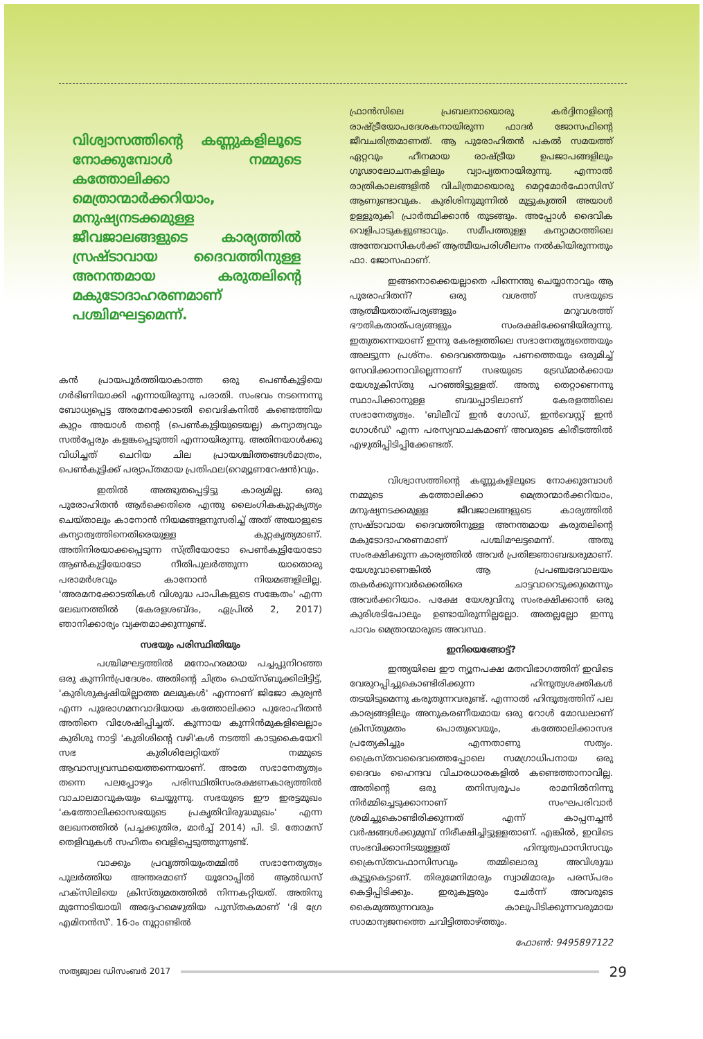വിശ്വാസത്തിന്റെ കണ്ണുകളിലൂടെ നോക്കുമ്പോൾ നമ്മുടെ കത്തോലിക്കാ മെത്രാന്മാർക്കറിയാം, മനുഷ്യനടക്കമുള്ള ജീവജാലങ്ങളുടെ കാര്യത്തിൽ സ്രഷ്ടാവായ ദൈവത്തിനുള്ള അനന്തമായ കരുതലിന്റെ മകുടോദാഹരണമാണ് പശ്ചിമഘട്ടമെന്ന്.
കൻ പ്രായപൂർത്തിയാകാത്ത ഒരു പെൺകുട്ടിയെ ഗർഭിണിയാക്കി എന്നായിരുന്നു പരാതി. സംഭവം നടന്നെന്നു ബോധ്യപ്പെട്ട അരമനക്കോടതി വൈദികനിൽ കണ്ടെത്തിയ കുറ്റം അയാൾ തന്റെ (പെൺകുട്ടിയുടെയല്ല) കന്യാത്വവും സൽപ്പേരും കളങ്കപ്പെടുത്തി എന്നായിരുന്നു. അതിനയാൾക്കു വിധിച്ചത് ചെറിയ ചില പ്രായശ്ചിത്തങ്ങൾമാത്രം, പെൺകുട്ടിക്ക് പര്യാപ്തമായ പ്രതിഫല(റെമ്യൂണറേഷൻ)വും.
ഇതിൽ അത്ഭുതപ്പെട്ടിട്ടു കാര്യമില്ല. ഒരു പുരോഹിതൻ ആർക്കെതിരെ എന്തു ലൈംഗികകുറ്റകൃത്യം ചെയ്താലും കാനോൻ നിയമങ്ങളനുസരിച്ച് അത് അയാളുടെ കന്യാത്വത്തിനെതിരെയുള്ള കുറ്റകൃത്യമാണ്. അതിനിരയാക്കപ്പെടുന്ന സ്ത്രീയോടോ പെൺകുട്ടിയോടോ ആൺകുട്ടിയോടോ നീതിപുലർത്തുന്ന യാതൊരു പരാമർശവും കാനോൻ നിയമങ്ങളിലില്ല. 'അരമനക്കോടതികൾ വിശുദ്ധ പാപികളുടെ സങ്കേതം' എന്ന ലേഖനത്തിൽ (കേരളശബ്ദം, ഏപ്രിൽ 2, 2017) ഞാനിക്കാര്യം വ്യക്തമാക്കുന്നുണ്ട്.
സഭയും പരിസ്ഥിതിയും
പശ്ചിമഘട്ടത്തിൽ മനോഹരമായ പച്ചപ്പുനിറഞ്ഞ ഒരു കുന്നിൻപ്രദേശം. അതിന്റെ ചിത്രം ഫെയ്സ്ബുക്കിലിട്ടിട്ട്, 'കുരിശുകൃഷിയില്ലാത്ത മലമുകൾ' എന്നാണ് ജിജോ കുര്യൻ എന്ന പുരോഗമനവാദിയായ കത്തോലിക്കാ പുരോഹിതൻ അതിനെ വിശേഷിപ്പിച്ചത്. കുന്നായ കുന്നിൻമുകളിലെല്ലാം കുരിശു നാട്ടി 'കുരിശിന്റെ വഴി'കൾ നടത്തി കാടുകൈയേറി സഭ കുരിശിലേറ്റിയത് നമ്മുടെ ആവാസ്വ്യവസ്ഥയെത്തന്നെയാണ്. അതേ സഭാനേതൃത്വം തന്നെ പലപ്പോഴും പരിസ്ഥിതിസംരക്ഷണകാര്യത്തിൽ വാചാലമാവുകയും ചെയ്യുന്നു. സഭയുടെ ഈ ഇരട്ടമുഖം 'കത്തോലിക്കാസഭയുടെ പ്രകൃതിവിരുദ്ധമുഖം' എന്ന ലേഖനത്തിൽ (പച്ചക്കുതിര, മാർച്ച് 2014) പി. ടി. തോമസ് തെളിവുകൾ സഹിതം വെളിപ്പെടുത്തുന്നുണ്ട്.
വാക്കും പ്രവൃത്തിയുംതമ്മിൽ സഭാനേതൃത്വം പുലർത്തിയ അന്തരമാണ് യൂറോപ്പിൽ ആൽഡസ് ഹക്സിലിയെ ക്രിസ്തുമതത്തിൽ നിന്നകറ്റിയത്. അതിനു മുന്നോടിയായി അദ്ദേഹമെഴുതിയ പുസ്തകമാണ് 'ദി ഗ്രേ എമിനൻസ്'. 16-ാം നൂറ്റാണ്ടിൽ
ഫ്രാൻസിലെ പ്രബലനായൊരു കർദ്ദിനാളിന്റെ രാഷ്ട്രീയോപദേശകനായിരുന്ന ഫാദർ ജോസഫിന്റെ ജീവചരിത്രമാണത്. ആ പുരോഹിതൻ പകൽ സമയത്ത് ഏറ്റവും ഹീനമായ രാഷ്ട്രീയ ഉപജാപങ്ങളിലും ഗൂഢാലോചനകളിലും വ്യാപൃതനായിരുന്നു. എന്നാൽ രാത്രികാലങ്ങളിൽ വിചിത്രമായൊരു മെറ്റമോർഫോസിസ് ആണുണ്ടാവുക. കുരിശിനുമുന്നിൽ മുട്ടുകുത്തി അയാൾ ഉള്ളുരുകി പ്രാർത്ഥിക്കാൻ തുടങ്ങും. അപ്പോൾ ദൈവിക വെളിപാടുകളുണ്ടാവും. സമീപത്തുള്ള കന്യാമഠത്തിലെ അന്തേവാസികൾക്ക് ആത്മീയപരിശീലനം നൽകിയിരുന്നതും ഫാ. ജോസഫാണ്.
ഇങ്ങനൊക്കെയല്ലാതെ പിന്നെന്തു ചെയ്യാനാവും ആ പുരോഹിതന്? ഒരു വശത്ത് സഭയുടെ ആത്മീയതാത്പര്യങ്ങളും മറുവശത്ത് ഭൗതികതാത്പര്യങ്ങളും സംരക്ഷിക്കേണ്ടിയിരുന്നു. ഇതുതന്നെയാണ് ഇന്നു കേരളത്തിലെ സഭാനേതൃത്വത്തെയും അലട്ടുന്ന പ്രശ്നം. ദൈവത്തെയും പണത്തെയും ഒരുമിച്ച് സേവിക്കാനാവില്ലെന്നാണ് സഭയുടെ ട്രേഡ്മാർക്കായ യേശുക്രിസ്തു പറഞ്ഞിട്ടുള്ളത്. അതു തെറ്റാണെന്നു സ്ഥാപിക്കാനുള്ള ബദ്ധപ്പാടിലാണ് കേരളത്തിലെ സഭാനേതൃത്വം. 'ബിലീവ് ഇൻ ഗോഡ്, ഇൻവെസ്റ്റ് ഇൻ ഗോൾഡ്' എന്ന പരസ്യവാചകമാണ് അവരുടെ കിരീടത്തിൽ എഴുതിപ്പിടിപ്പിക്കേണ്ടത്.
വിശ്വാസത്തിന്റെ കണ്ണുകളിലൂടെ നോക്കുമ്പോൾ നമ്മുടെ കത്തോലിക്കാ മെത്രാന്മാർക്കറിയാം, മനുഷ്യനടക്കമുള്ള ജീവജാലങ്ങളുടെ കാര്യത്തിൽ സ്രഷ്ടാവായ ദൈവത്തിനുള്ള അനന്തമായ കരുതലിന്റെ മകുടോദാഹരണമാണ് പശ്ചിമഘട്ടമെന്ന്. അതു സംരക്ഷിക്കുന്ന കാര്യത്തിൽ അവർ പ്രതിജ്ഞാബദ്ധരുമാണ്. യേശുവാണെങ്കിൽ ആ പ്രപഞ്ചദേവാലയം തകർക്കുന്നവർക്കെതിരെ ചാട്ടവാറെടുക്കുമെന്നും അവർക്കറിയാം. പക്ഷേ യേശുവിനു സംരക്ഷിക്കാൻ ഒരു കുരിശടിപോലും ഉണ്ടായിരുന്നില്ലല്ലോ. അതല്ലല്ലോ ഇന്നു പാവം മെത്രാന്മാരുടെ അവസ്ഥ.
ഇനിയെങ്ങോട്ട്?
ഇന്ത്യയിലെ ഈ ന്യൂനപക്ഷ മതവിഭാഗത്തിന് ഇവിടെ വേരുറപ്പിച്ചുകൊണ്ടിരിക്കുന്ന ഹിന്ദുത്വശക്തികൾ തടയിടുമെന്നു കരുതുന്നവരുണ്ട്. എന്നാൽ ഹിന്ദുത്വത്തിന് പല കാര്യങ്ങളിലും അനുകരണീയമായ ഒരു റോൾ മോഡലാണ് ക്രിസ്തുമതം പൊതുവെയും, കത്തോലിക്കാസഭ പ്രത്യേകിച്ചും എന്നതാണു സത്യം. ക്രൈസ്തവദൈവത്തെപ്പോലെ സമഗ്രാധിപനായ ഒരു ദൈവം ഹൈന്ദവ വിചാരധാരകളിൽ കണ്ടെത്താനാവില്ല. അതിന്റെ ഒരു തനിസ്വരൂപം രാമനിൽനിന്നു നിർമ്മിച്ചെടുക്കാനാണ് സംഘപരിവാർ ശ്രമിച്ചുകൊണ്ടിരിക്കുന്നത് എന്ന് കാപ്പനച്ചൻ വർഷങ്ങൾക്കുമുമ്പ് നിരീക്ഷിച്ചിട്ടുള്ളതാണ്. എങ്കിൽ, ഇവിടെ സംഭവിക്കാനിടയുള്ളത് ഹിന്ദുത്വഫാസിസവും ക്രൈസ്തവഫാസിസവും തമ്മിലൊരു അവിശുദ്ധ കൂട്ടുകെട്ടാണ്. തിരുമേനിമാരും സ്വാമിമാരും പരസ്പരം കെട്ടിപ്പിടിക്കും. ഇരുകൂട്ടരും ചേർന്ന് അവരുടെ കൈമുത്തുന്നവരും കാലുപിടിക്കുന്നവരുമായ സാമാന്യജനത്തെ ചവിട്ടിത്താഴ്ത്തും.
ഫോൺ: 9495897122
സത്യജ്വാല ഡിസംബർ 2017
29